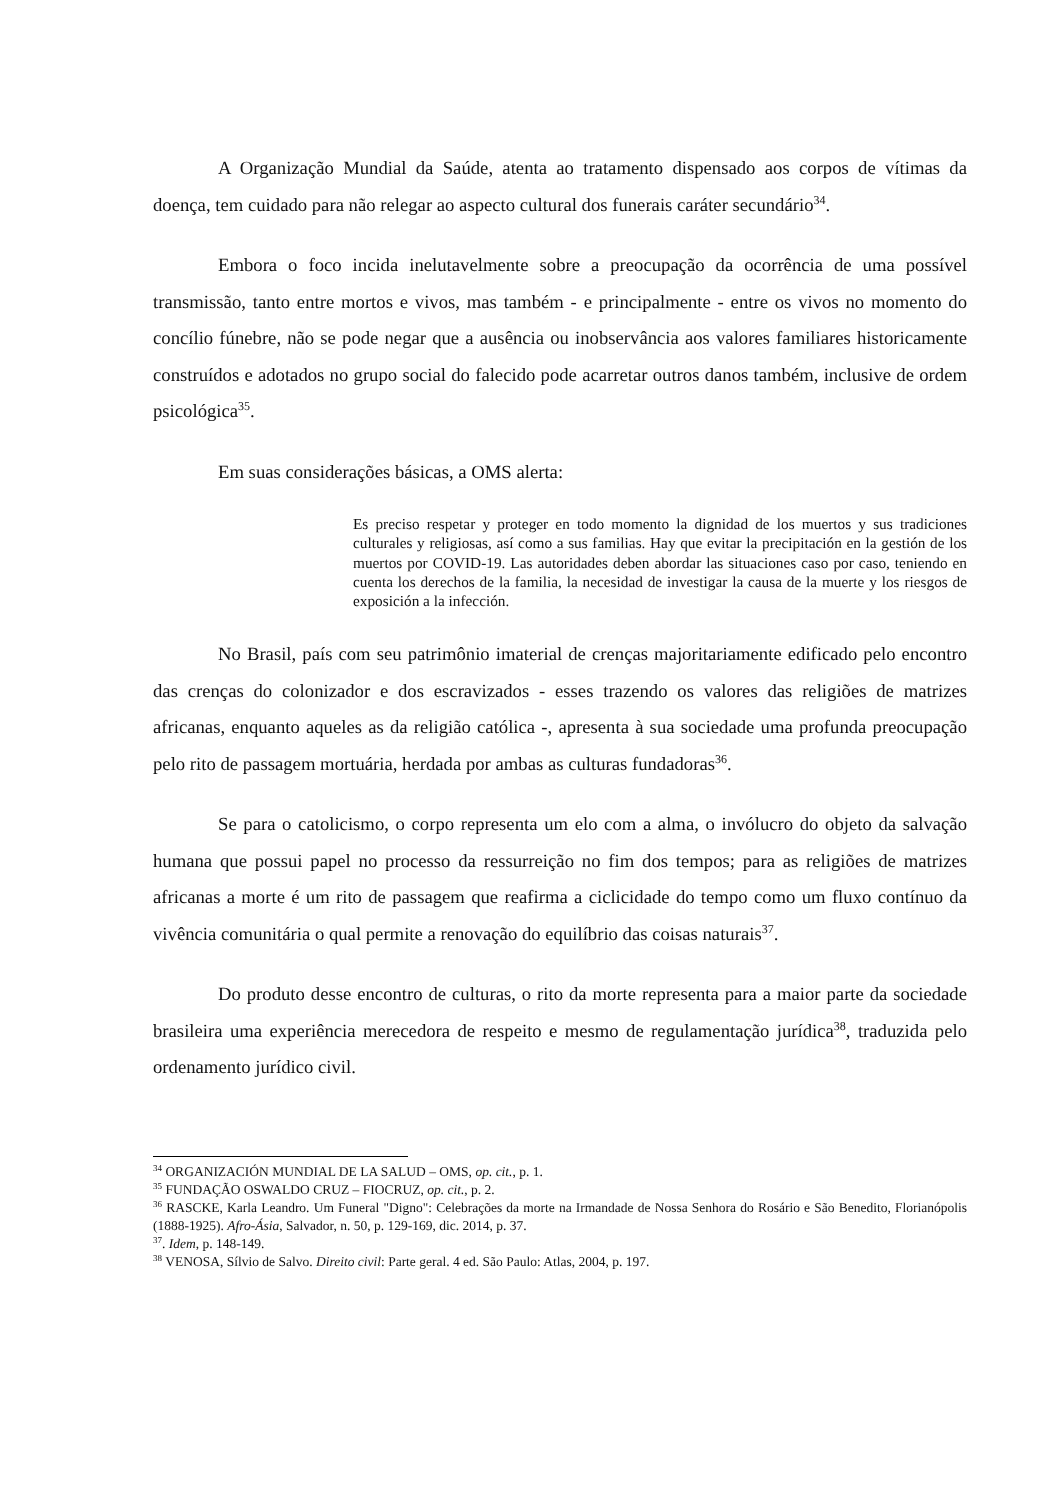A Organização Mundial da Saúde, atenta ao tratamento dispensado aos corpos de vítimas da doença, tem cuidado para não relegar ao aspecto cultural dos funerais caráter secundário<sup>34</sup>.
Embora o foco incida inelutavelmente sobre a preocupação da ocorrência de uma possível transmissão, tanto entre mortos e vivos, mas também - e principalmente - entre os vivos no momento do concílio fúnebre, não se pode negar que a ausência ou inobservância aos valores familiares historicamente construídos e adotados no grupo social do falecido pode acarretar outros danos também, inclusive de ordem psicológica<sup>35</sup>.
Em suas considerações básicas, a OMS alerta:
Es preciso respetar y proteger en todo momento la dignidad de los muertos y sus tradiciones culturales y religiosas, así como a sus familias. Hay que evitar la precipitación en la gestión de los muertos por COVID-19. Las autoridades deben abordar las situaciones caso por caso, teniendo en cuenta los derechos de la familia, la necesidad de investigar la causa de la muerte y los riesgos de exposición a la infección.
No Brasil, país com seu patrimônio imaterial de crenças majoritariamente edificado pelo encontro das crenças do colonizador e dos escravizados - esses trazendo os valores das religiões de matrizes africanas, enquanto aqueles as da religião católica -, apresenta à sua sociedade uma profunda preocupação pelo rito de passagem mortuária, herdada por ambas as culturas fundadoras<sup>36</sup>.
Se para o catolicismo, o corpo representa um elo com a alma, o invólucro do objeto da salvação humana que possui papel no processo da ressurreição no fim dos tempos; para as religiões de matrizes africanas a morte é um rito de passagem que reafirma a ciclicidade do tempo como um fluxo contínuo da vivência comunitária o qual permite a renovação do equilíbrio das coisas naturais<sup>37</sup>.
Do produto desse encontro de culturas, o rito da morte representa para a maior parte da sociedade brasileira uma experiência merecedora de respeito e mesmo de regulamentação jurídica<sup>38</sup>, traduzida pelo ordenamento jurídico civil.
<sup>34</sup> ORGANIZACIÓN MUNDIAL DE LA SALUD – OMS, op. cit., p. 1.
<sup>35</sup> FUNDAÇÃO OSWALDO CRUZ – FIOCRUZ, op. cit., p. 2.
<sup>36</sup> RASCKE, Karla Leandro. Um Funeral "Digno": Celebrações da morte na Irmandade de Nossa Senhora do Rosário e São Benedito, Florianópolis (1888-1925). Afro-Ásia, Salvador, n. 50, p. 129-169, dic. 2014, p. 37.
<sup>37</sup>. Idem, p. 148-149.
<sup>38</sup> VENOSA, Sílvio de Salvo. Direito civil: Parte geral. 4 ed. São Paulo: Atlas, 2004, p. 197.